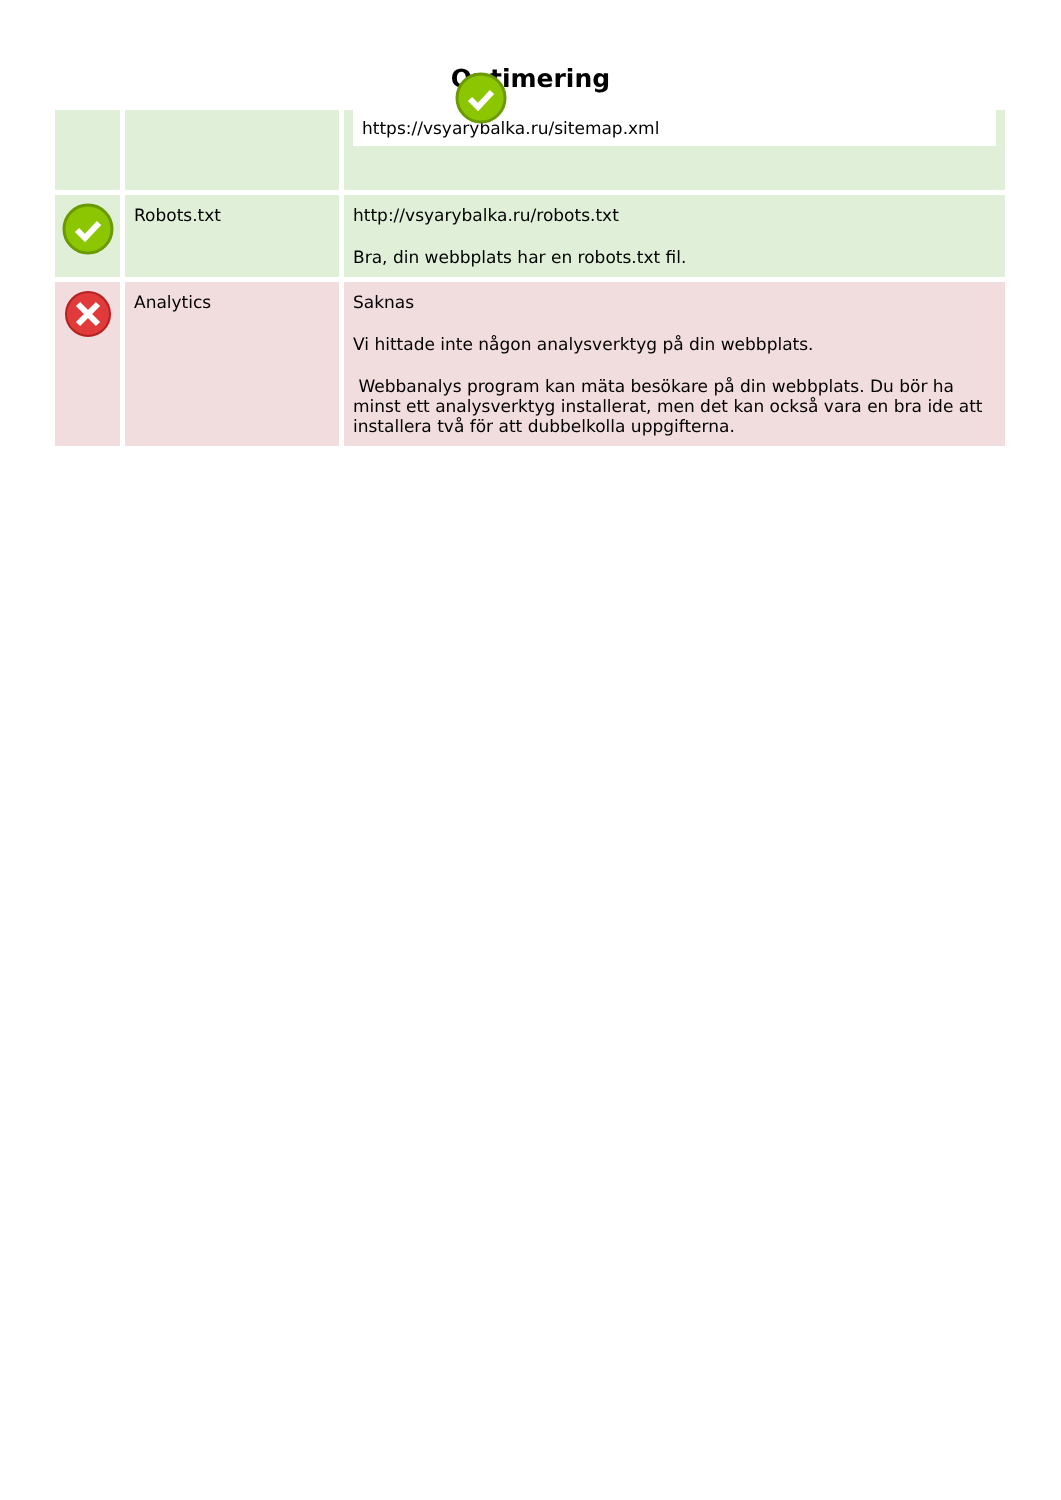Optimering
| | | https://vsyarybalka.ru/sitemap.xml |
| | Robots.txt | http://vsyarybalka.ru/robots.txt Bra, din webbplats har en robots.txt fil. |
| | Analytics | Saknas Vi hittade inte någon analysverktyg på din webbplats. Webbanalys program kan mäta besökare på din webbplats. Du bör ha minst ett analysverktyg installerat, men det kan också vara en bra ide att installera två för att dubbelkolla uppgifterna. |